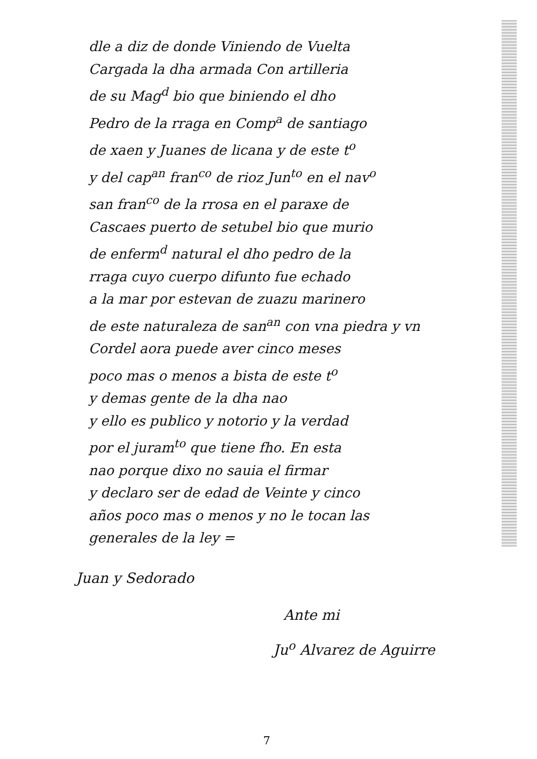dle a diz de donde Viniendo de Vuelta
Cargada la dha armada Con artilleria
de su Mag<sup>d</sup> bio que biniendo el dho
Pedro de la rraga en Comp<sup>a</sup> de santiago
de xaen y Juanes de licana y de este t<sup>o</sup>
y del cap<sup>an</sup> fran<sup>co</sup> de rioz Jun<sup>to</sup> en el nav<sup>o</sup>
san fran<sup>co</sup> de la rrosa en el paraxe de
Cascaes puerto de setubel bio que murio
de enferm<sup>d</sup> natural el dho pedro de la
rraga cuyo cuerpo difunto fue echado
a la mar por estevan de zuazu marinero
de este naturaleza de san<sup>an</sup> con vna piedra y vn
Cordel aora puede aver cinco meses
poco mas o menos a bista de este t<sup>o</sup>
y demas gente de la dha nao
y ello es publico y notorio y la verdad
por el juram<sup>to</sup> que tiene fho. En esta
nao porque dixo no sauia el firmar
y declaro ser de edad de Veinte y cinco
años poco mas o menos y no le tocan las
generales de la ley =
Juan y Sedorado
Ante mi
Ju<sup>o</sup> Alvarez de Aguirre
7